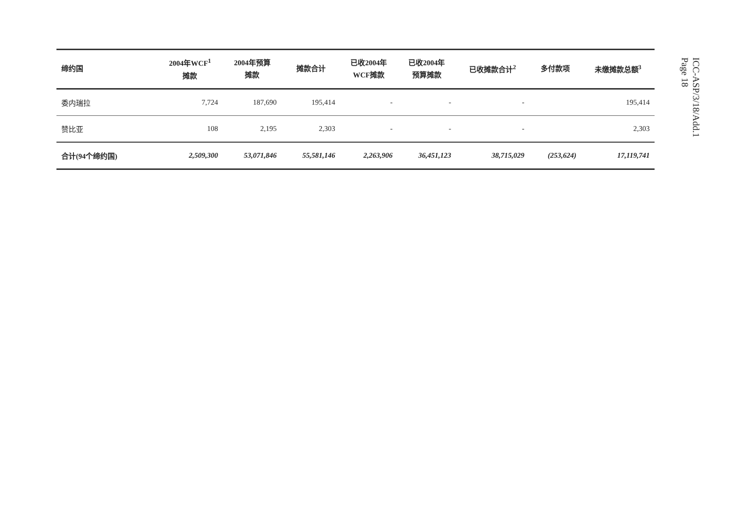| 缔约国 | 2004年WCF<sup>1</sup> 摊款 | 2004年预算 摊款 | 摊款合计 | 已收2004年 WCF摊款 | 已收2004年 预算摊款 | 已收摊款合计<sup>2</sup> | 多付款项 | 未缴摊款总额<sup>3</sup> |
| --- | --- | --- | --- | --- | --- | --- | --- | --- |
| 委内瑞拉 | 7,724 | 187,690 | 195,414 | - | - | - | | 195,414 |
| 赞比亚 | 108 | 2,195 | 2,303 | - | - | - | | 2,303 |
| 合计(94个缔约国) | 2,509,300 | 53,071,846 | 55,581,146 | 2,263,906 | 36,451,123 | 38,715,029 | (253,624) | 17,119,741 |
ICC-ASP/3/18/Add.1
Page 18